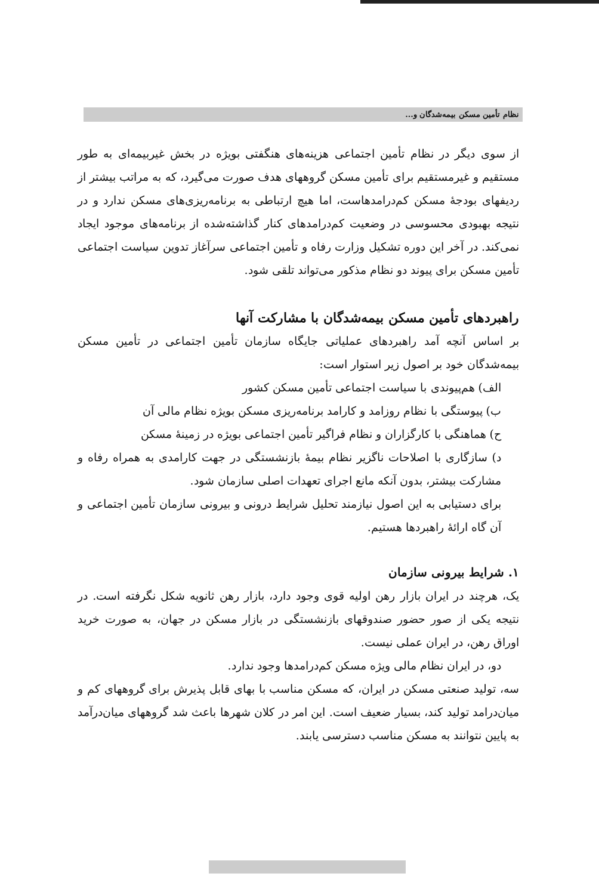نظام تأمین مسکن بیمه‌شدگان و...
از سوی دیگر در نظام تأمین اجتماعی هزینه‌های هنگفتی بویژه در بخش غیربیمه‌ای به طور مستقیم و غیرمستقیم برای تأمین مسکن گروههای هدف صورت می‌گیرد، که به مراتب بیشتر از ردیفهای بودجهٔ مسکن کم‌درامدهاست، اما هیچ ارتباطی به برنامه‌ریزی‌های مسکن ندارد و در نتیجه بهبودی محسوسی در وضعیت کم‌درامدهای کنار گذاشته‌شده از برنامه‌های موجود ایجاد نمی‌کند. در آخر این دوره تشکیل وزارت رفاه و تأمین اجتماعی سرآغاز تدوین سیاست اجتماعی تأمین مسکن برای پیوند دو نظام مذکور می‌تواند تلقی شود.
راهبردهای تأمین مسکن بیمه‌شدگان با مشارکت آنها
بر اساس آنچه آمد راهبردهای عملیاتی جایگاه سازمان تأمین اجتماعی در تأمین مسکن بیمه‌شدگان خود بر اصول زیر استوار است:
الف) هم‌پیوندی با سیاست اجتماعی تأمین مسکن کشور
ب) پیوستگی با نظام روزامد و کارامد برنامه‌ریزی مسکن بویژه نظام مالی آن
ح) هماهنگی با کارگزاران و نظام فراگیر تأمین اجتماعی بویژه در زمینهٔ مسکن
د) سازگاری با اصلاحات ناگزیر نظام بیمهٔ بازنشستگی در جهت کارامدی به همراه رفاه و مشارکت بیشتر، بدون آنکه مانع اجرای تعهدات اصلی سازمان شود.
برای دستیابی به این اصول نیازمند تحلیل شرایط درونی و بیرونی سازمان تأمین اجتماعی و آن گاه ارائهٔ راهبردها هستیم.
۱. شرایط بیرونی سازمان
یک، هرچند در ایران بازار رهن اولیه قوی وجود دارد، بازار رهن ثانویه شکل نگرفته است. در نتیجه یکی از صور حضور صندوقهای بازنشستگی در بازار مسکن در جهان، به صورت خرید اوراق رهن، در ایران عملی نیست.
دو، در ایران نظام مالی ویژه مسکن کم‌درامدها وجود ندارد.
سه، تولید صنعتی مسکن در ایران، که مسکن مناسب با بهای قابل پذیرش برای گروههای کم و میان‌درامد تولید کند، بسیار ضعیف است. این امر در کلان شهرها باعث شد گروههای میان‌درآمد به پایین نتوانند به مسکن مناسب دسترسی یابند.